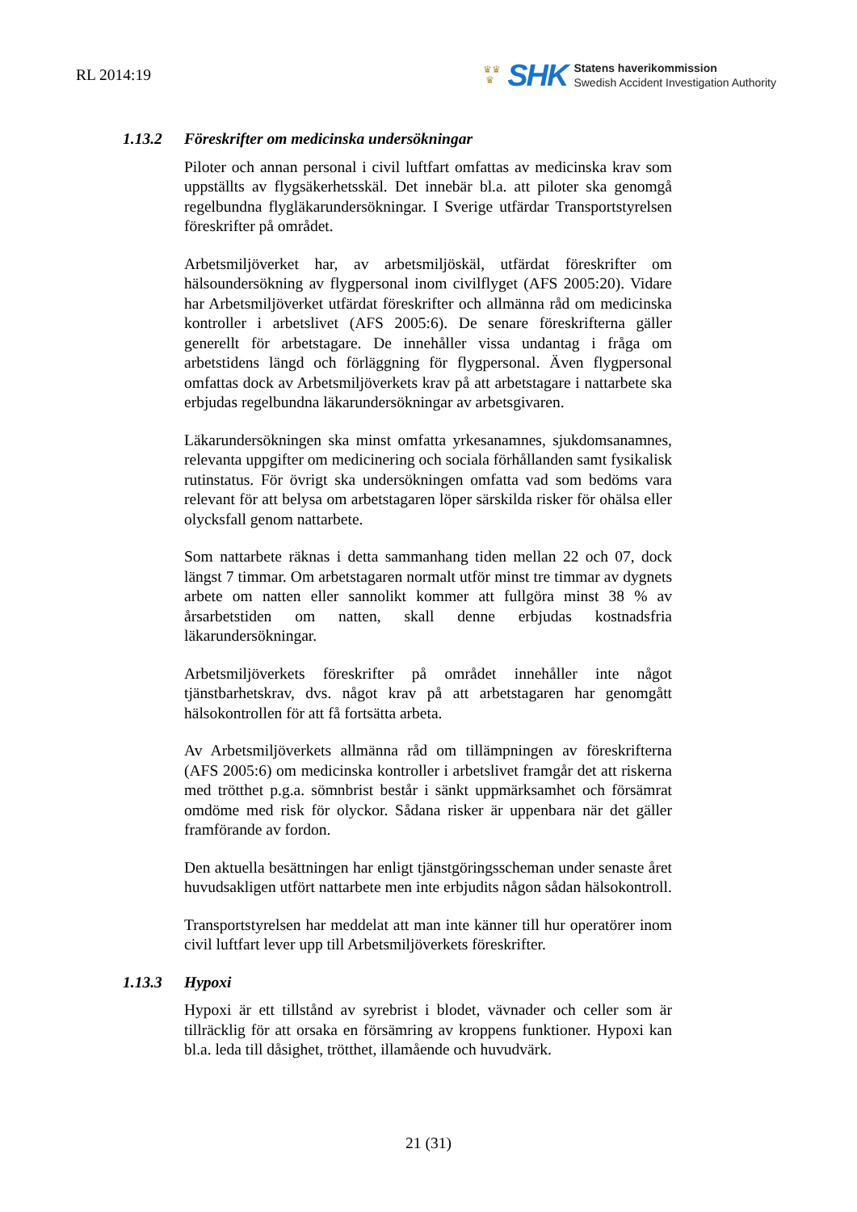RL 2014:19
♛♛
♛
SHK
Statens haverikommission
Swedish Accident Investigation Authority
1.13.2 Föreskrifter om medicinska undersökningar
Piloter och annan personal i civil luftfart omfattas av medicinska krav som uppställts av flygsäkerhetsskäl. Det innebär bl.a. att piloter ska genomgå regelbundna flygläkarundersökningar. I Sverige utfärdar Transportstyrelsen föreskrifter på området.
Arbetsmiljöverket har, av arbetsmiljöskäl, utfärdat föreskrifter om hälsoundersökning av flygpersonal inom civilflyget (AFS 2005:20). Vidare har Arbetsmiljöverket utfärdat föreskrifter och allmänna råd om medicinska kontroller i arbetslivet (AFS 2005:6). De senare föreskrifterna gäller generellt för arbetstagare. De innehåller vissa undantag i fråga om arbetstidens längd och förläggning för flygpersonal. Även flygpersonal omfattas dock av Arbetsmiljöverkets krav på att arbetstagare i nattarbete ska erbjudas regelbundna läkarundersökningar av arbetsgivaren.
Läkarundersökningen ska minst omfatta yrkesanamnes, sjukdomsanamnes, relevanta uppgifter om medicinering och sociala förhållanden samt fysikalisk rutinstatus. För övrigt ska undersökningen omfatta vad som bedöms vara relevant för att belysa om arbetstagaren löper särskilda risker för ohälsa eller olycksfall genom nattarbete.
Som nattarbete räknas i detta sammanhang tiden mellan 22 och 07, dock längst 7 timmar. Om arbetstagaren normalt utför minst tre timmar av dygnets arbete om natten eller sannolikt kommer att fullgöra minst 38 % av årsarbetstiden om natten, skall denne erbjudas kostnadsfria läkarundersökningar.
Arbetsmiljöverkets föreskrifter på området innehåller inte något tjänstbarhetskrav, dvs. något krav på att arbetstagaren har genomgått hälsokontrollen för att få fortsätta arbeta.
Av Arbetsmiljöverkets allmänna råd om tillämpningen av föreskrifterna (AFS 2005:6) om medicinska kontroller i arbetslivet framgår det att riskerna med trötthet p.g.a. sömnbrist består i sänkt uppmärksamhet och försämrat omdöme med risk för olyckor. Sådana risker är uppenbara när det gäller framförande av fordon.
Den aktuella besättningen har enligt tjänstgöringsscheman under senaste året huvudsakligen utfört nattarbete men inte erbjudits någon sådan hälsokontroll.
Transportstyrelsen har meddelat att man inte känner till hur operatörer inom civil luftfart lever upp till Arbetsmiljöverkets föreskrifter.
1.13.3 Hypoxi
Hypoxi är ett tillstånd av syrebrist i blodet, vävnader och celler som är tillräcklig för att orsaka en försämring av kroppens funktioner. Hypoxi kan bl.a. leda till dåsighet, trötthet, illamående och huvudvärk.
21 (31)